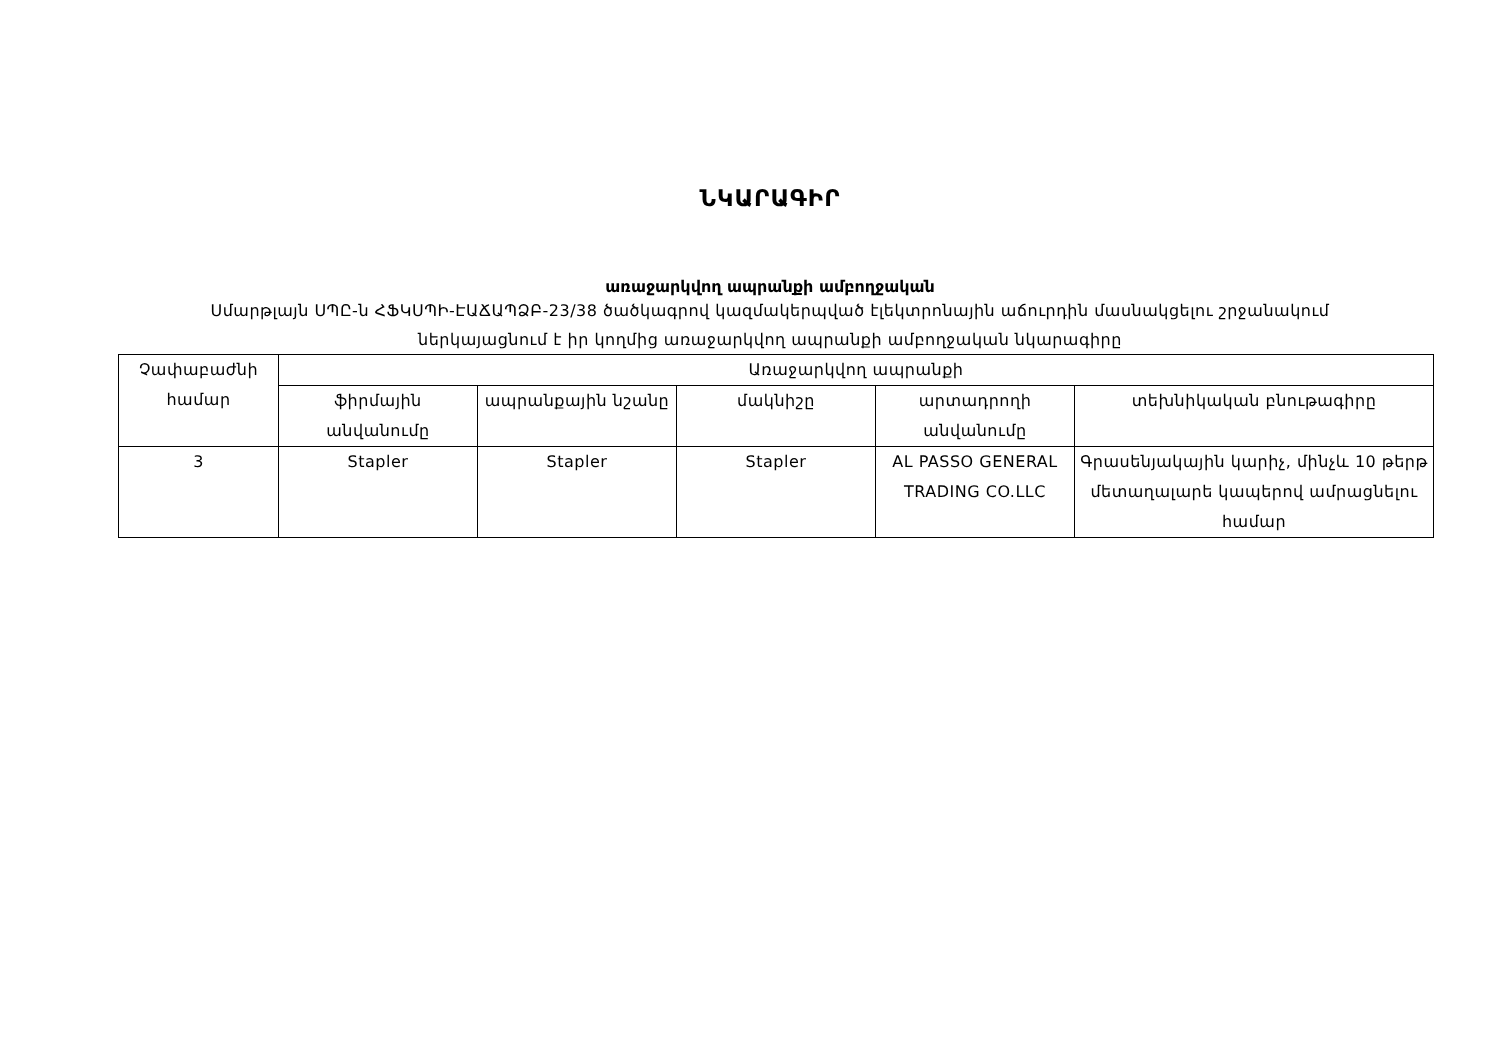ՆԿԱՐԱԳԻՐ
առաջարկվող ապրանքի ամբողջական
Սմարթլայն ՍՊԸ-ն ՀՖԿՍՊԻ-ԷԱՃԱՊՁԲ-23/38 ծածկագրով կազմակերպված էլեկտրոնային աճուրդին մասնակցելու շրջանակում
ներկայացնում է իր կողմից առաջարկվող ապրանքի ամբողջական նկարագիրը
| Չափաբաժնի համար | Առաջարկվող ապրանքի | | | | |
| --- | --- | --- | --- | --- | --- |
| | ֆիրմային անվանումը | ապրանքային նշանը | մակնիշը | արտադրողի անվանումը | տեխնիկական բնութագիրը |
| 3 | Stapler | Stapler | Stapler | AL PASSO GENERAL TRADING CO.LLC | Գրասենյակային կարիչ, մինչև 10 թերթ մետաղալարե կապերով ամրացնելու համար |